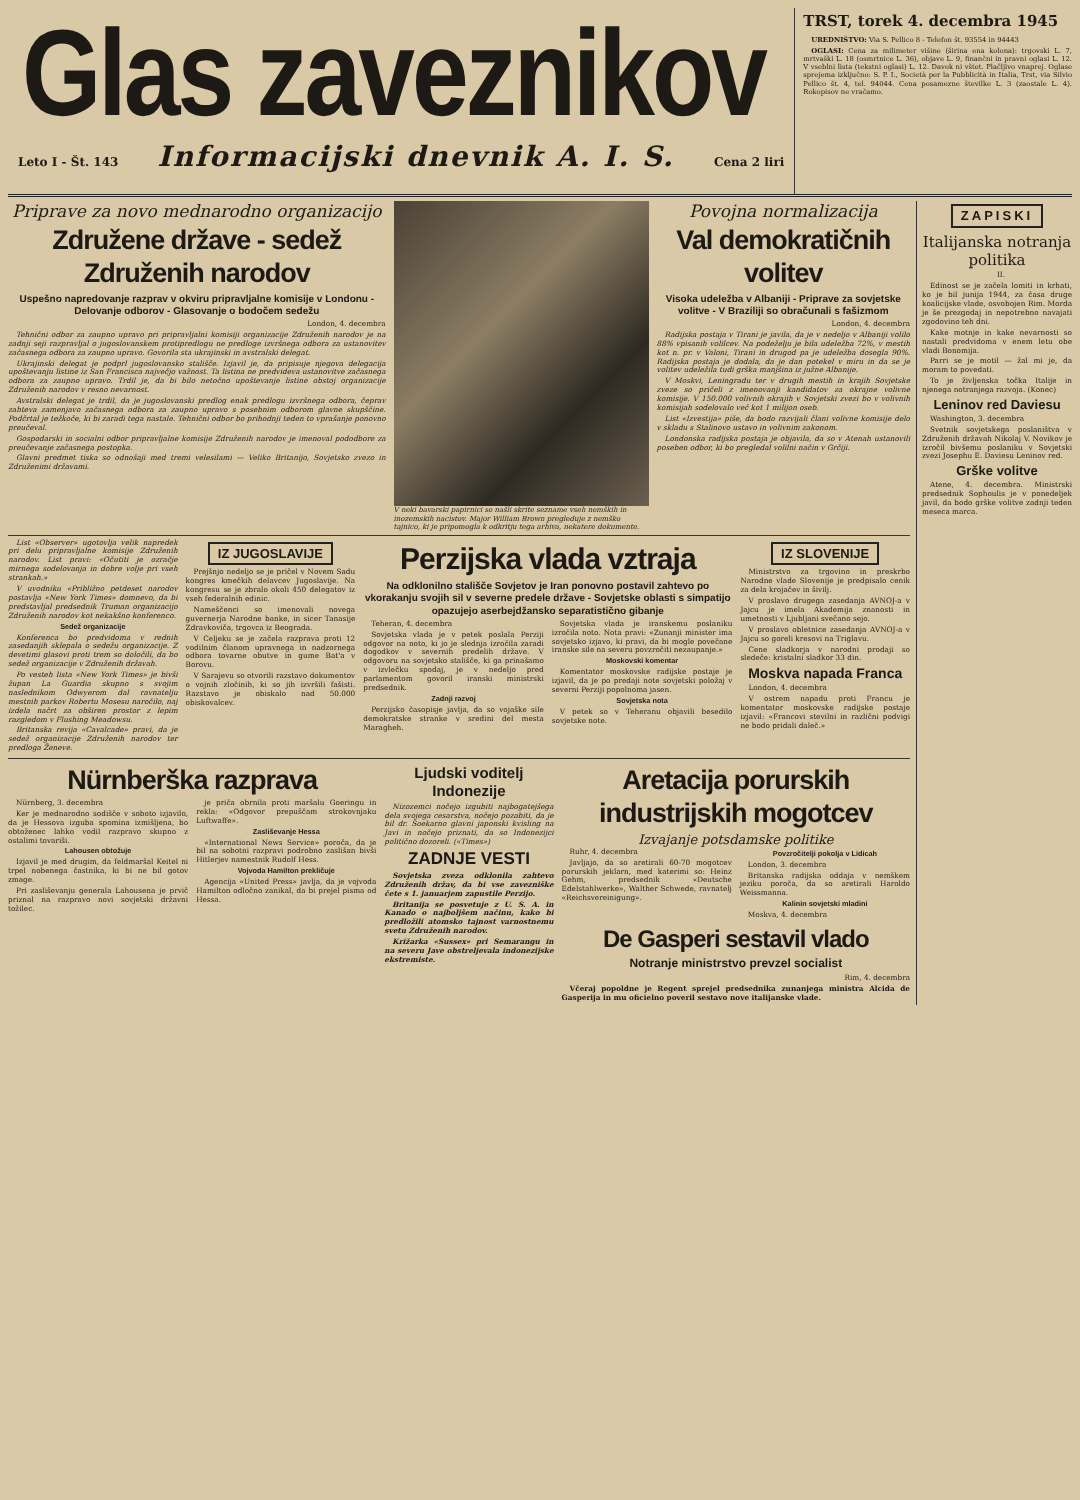Glas zaveznikov
Leto I - Št. 143 Informacijski dnevnik A. I. S. Cena 2 liri
TRST, torek 4. decembra 1945
UREDNIŠTVO: Via S. Pellico 8 - Telefon št. 93554 in 94443
OGLASI: Cena za milimeter višine (širina ena kolona): trgovski L. 7, mrtvaški L. 18 (osmrtnice L. 36), objave L. 9, finančni in pravni oglasi L. 12. V vseblni lista (tekstni oglasi) L. 12. Davek ni vštet. Plačljivo vnaprej. Oglase sprejema izključno: S. P. I., Società per la Pubblicità in Italia, Trst, via Silvio Pellico št. 4, tel. 94044. Cena posamezne številke L. 3 (zaostale L. 4). Rokopisov ne vračamo.
Priprave za novo mednarodno organizacijo
Združene države - sedež Združenih narodov
Uspešno napredovanje razprav v okviru pripravljalne komisije v Londonu - Delovanje odborov - Glasovanje o bodočem sedežu
London, 4. decembra
Tehnični odbor za zaupno upravo pri pripravljalni komisiji organizacije Združenih narodov je na zadnji seji razpravljal o jugoslovanskem protipredlogu ne predloge izvršnega odbora za ustanovitev začasnega odbora za zaupno upravo. Govorila sta ukrajinski in avstralski delegat.
Ukrajinski delegat je podprl jugoslovansko stališče. Izjavil je, da pripisuje njegova delegacija upoštevanju listine iz San Francisca največjo važnost. Ta listina ne predvideva ustanovitve začasnega odbora za zaupno upravo. Trdil je, da bi bilo netočno upoštevanje listine obstoj organizacije Združenih narodov v resno nevarnost.
Avstralski delegat je trdil, da je jugoslovanski predlog enak predlogu izvršnega odbora, čeprav zahteva zamenjavo začasnega odbora za zaupno upravo s posebnim odborom glavne skupščine. Podčrtal je težkoče, ki bi zaradi tega nastale. Tehnični odbor bo prihodnji teden to vprašanje ponovno preučeval.
Gospodarski in socialni odbor pripravljalne komisije Združenih narodov je imenoval pododbore za preučevanje začasnega postopka.
Glavni predmet tiska so odnošaji med tremi velesilami — Veliko Britanijo, Sovjetsko zvezo in Združenimi državami.
V neki bavarski papirnici so našli skrite sezname vseh nemških in inozemskih nacistov. Major William Brown pregleduje z nemško tajnico, ki je pripomogla k odkritju tega arhiva, nekatere dokumente.
Povojna normalizacija
Val demokratičnih volitev
Visoka udeležba v Albaniji - Priprave za sovjetske volitve - V Braziliji so obračunali s fašizmom
London, 4. decembra
Radijska postaja v Tirani je javila, da je v nedeljo v Albaniji volilo 88% vpisanih volilcev. Na podeželju je bila udeležba 72%, v mestih kot n. pr. v Valoni, Tirani in drugod pa je udeležba dosegla 90%. Radijska postaja je dodala, da je dan potekel v miru in da se je volitev udeležila tudi grška manjšina iz južne Albanije.
V Moskvi, Leningradu ter v drugih mestih in krajih Sovjetske zveze so pričeli z imenovanji kandidatov za okrajne volivne komisije. V 150.000 volivnih okrajih v Sovjetski zvezi bo v volivnih komisijah sodelovalo več kot 1 milijon oseb.
List «Izvestija» piše, da bodo razvijali člani volivne komisije delo v skladu s Stalinovo ustavo in volivnim zakonom.
Londonska radijska postaja je objavila, da so v Atenah ustanovili poseben odbor, ki bo pregledal volilni način v Grčiji.
List «Observer» ugotovlja velik napredek pri delu pripravljalne komisije Združenih narodov. List pravi: «Očutiti je ozračje mirnega sodelovanja in dobre volje pri vseh strankah.»
V uvodniku «Približno petdeset narodov postavlja «New York Times» domnevo, da bi predstavljal predsednik Truman organizacijo Združenih narodov kot nekakšno konferenco.
Sedež organizacije
Konferenca bo predvidoma v rednih zasedanjih sklepala o sedežu organizacije. Z devetimi glasovi proti trem so določili, da bo sedež organizacije v Združenih državah.
Po vesteh lista «New York Times» je bivši župan La Guardia skupno s svojim naslednikom Odwyerom dal ravnatelju mestnih parkov Robertu Mosesu naročilo, naj izdela načrt za obširen prostor z lepim razgledom v Flushing Meadowsu.
Britanska revija «Cavalcade» pravi, da je sedež organizacije Združenih narodov ter predloga Ženeve.
IZ JUGOSLAVIJE
Prejšnjo nedeljo se je pričel v Novem Sadu kongres kmečkih delavcev Jugoslavije. Na kongresu se je zbralo okoli 450 delegatov iz vseh federalnih edinic.
Nameščenci so imenovali novega guvernerja Narodne banke, in sicer Tanasije Zdravkoviča, trgovca iz Beograda.
V Celjeku se je začela razprava proti 12 vodilnim članom upravnega in nadzornega odbora tovarne obutve in gume Bat'a v Borovu.
V Sarajevu so otvorili razstavo dokumentov o vojnih zločinih, ki so jih izvršili fašisti. Razstavo je obiskalo nad 50.000 obiskovalcev.
Perzijska vlada vztraja
Na odklonilno stališče Sovjetov je Iran ponovno postavil zahtevo po vkorakanju svojih sil v severne predele države - Sovjetske oblasti s simpatijo opazujejo aserbejdžansko separatistično gibanje
Teheran, 4. decembra
Sovjetska vlada je v petek poslala Perziji odgovor na noto, ki jo je slednja izročila zaradi dogodkov v severnih predelih države. V odgovoru na sovjetsko stališče, ki ga prinašamo v izvlečku spodaj, je v nedeljo pred parlamentom govoril iranski ministrski predsednik.
Zadnji razvoj
Perzijsko časopisje javlja, da so vojaške sile demokratske stranke v sredini del mesta Maragheh.
Sovjetska vlada je iranskemu poslaniku izročila noto. Nota pravi: «Zunanji minister ima sovjetsko izjavo, ki pravi, da bi mogle povečane iranske sile na severu povzročiti nezaupanje.»
Moskovski komentar
Komentator moskovske radijske postaje je izjavil, da je po predaji note sovjetski položaj v severni Perziji popolnoma jasen.
Sovjetska nota
V petek so v Teheranu objavili besedilo sovjetske note.
IZ SLOVENIJE
Ministrstvo za trgovino in preskrbo Narodne vlade Slovenije je predpisalo cenik za dela krojačev in šivilj.
V proslavo drugega zasedanja AVNOJ-a v Jajcu je imela Akademija znanosti in umetnosti v Ljubljani svečano sejo.
V proslavo obletnice zasedanja AVNOJ-a v Jajcu so goreli kresovi na Triglavu.
Cene sladkorja v narodni prodaji so sledeče: kristalni sladkor 33 din.
Moskva napada Franca
London, 4. decembra
V ostrem napadu proti Francu je komentator moskovske radijske postaje izjavil: «Francovi stevilni in različni podvigi ne bodo pridali daleč.»
Nürnberška razprava
Nürnberg, 3. decembra
Ker je mednarodno sodišče v soboto izjavilo, da je Hessova izguba spomina izmišljena, bo obtoženec lahko vodil razpravo skupno z ostalimi tovariši.
Lahousen obtožuje
Izjavil je med drugim, da feldmaršal Keitel ni trpel nobenega častnika, ki bi ne bil gotov zmage.
Pri zasliševanju generala Lahousena je prvič priznal na razpravo novi sovjetski državni tožilec.
je priča obrnila proti maršalu Goeringu in rekla: «Odgovor prepuščam strokovnjaku Luftwaffe».
Zasliševanje Hessa
«International News Service» poroča, da je bil na sobotni razpravi podrobno zaslišan bivši Hitlerjev namestnik Rudolf Hess.
Vojvoda Hamilton prekličuje
Agencija «United Press» javlja, da je vojvoda Hamilton odločno zanikal, da bi prejel pisma od Hessa.
Ljudski voditelj Indonezije
Nizozemci nočejo izgubiti najbogatejšega dela svojega cesarstva, nočejo pozabiti, da je bil dr. Soekarno glavni japonski kvisling na Javi in nočejo priznati, da so Indonezijci politično dozoreli. («Times»)
ZADNJE VESTI
Sovjetska zveza odklonila zahtevo Združenih držav, da bi vse zavezniške čete s 1. januarjem zapustile Perzijo.
Britanija se posvetuje z U. S. A. in Kanado o najboljšem načinu, kako bi predložili atomsko tajnost varnostnemu svetu Združenih narodov.
Križarka «Sussex» pri Semarangu in na severu Jave obstreljevala indonezijske ekstremiste.
Aretacija porurskih industrijskih mogotcev
Izvajanje potsdamske politike
Ruhr, 4. decembra
Javljajo, da so aretirali 60-70 mogotcev porurskih jeklarn, med katerimi so: Heinz Gehm, predsednik «Deutsche Edelstahlwerke», Walther Schwede, ravnatelj «Reichsvereinigung».
Povzročitelji pokolja v Lidicah
London, 3. decembra
Britanska radijska oddaja v nemškem jeziku poroča, da so aretirali Haroldo Weissmanna.
Kalinin sovjetski mladini
Moskva, 4. decembra
De Gasperi sestavil vlado
Notranje ministrstvo prevzel socialist
Rim, 4. decembra
Včeraj popoldne je Regent sprejel predsednika zunanjega ministra Alcida de Gasperija in mu oficielno poveril sestavo nove italijanske vlade.
ZAPISKI
Italijanska notranja politika
II.
Edinost se je začela lomiti in krhati, ko je bil junija 1944, za časa druge koalicijske vlade, osvobojen Rim. Morda je še prezgodaj in nepotrebno navajati zgodovino teh dni.
Kake motnje in kake nevarnosti so nastali predvidoma v enem letu obe vladi Bonomija.
Parri se je motil — žal mi je, da moram to povedati.
To je življenska točka Italije in njenega notranjega razvoja. (Konec)
Leninov red Daviesu
Washington, 3. decembra
Svetnik sovjetskega poslaništva v Združenih državah Nikolaj V. Novikov je izročil bivšemu poslaniku v Sovjetski zvezi Josephu E. Daviesu Leninov red.
Grške volitve
Atene, 4. decembra. Ministrski predsednik Sophoulis je v ponedeljek javil, da bodo grške volitve zadnji teden meseca marca.